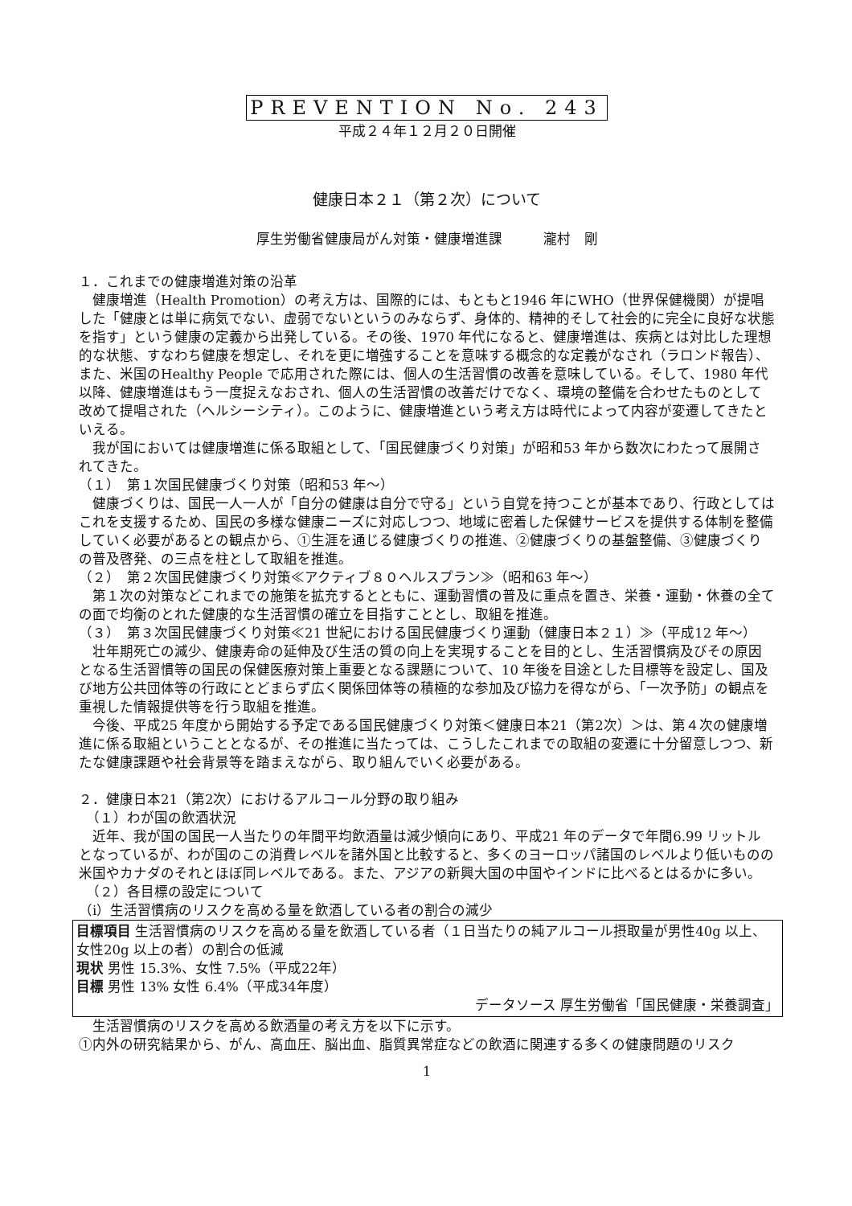PREVENTION No. 243
平成２４年１２月２０日開催
健康日本２１（第２次）について
厚生労働省健康局がん対策・健康増進課　　　瀧村　剛
１．これまでの健康増進対策の沿革
　健康増進（Health Promotion）の考え方は、国際的には、もともと1946 年にWHO（世界保健機関）が提唱した「健康とは単に病気でない、虚弱でないというのみならず、身体的、精神的そして社会的に完全に良好な状態を指す」という健康の定義から出発している。その後、1970 年代になると、健康増進は、疾病とは対比した理想的な状態、すなわち健康を想定し、それを更に増強することを意味する概念的な定義がなされ（ラロンド報告）、また、米国のHealthy People で応用された際には、個人の生活習慣の改善を意味している。そして、1980 年代以降、健康増進はもう一度捉えなおされ、個人の生活習慣の改善だけでなく、環境の整備を合わせたものとして改めて提唱された（ヘルシーシティ）。このように、健康増進という考え方は時代によって内容が変遷してきたといえる。
　我が国においては健康増進に係る取組として、「国民健康づくり対策」が昭和53 年から数次にわたって展開されてきた。
（１）　第１次国民健康づくり対策（昭和53 年～）
　健康づくりは、国民一人一人が「自分の健康は自分で守る」という自覚を持つことが基本であり、行政としてはこれを支援するため、国民の多様な健康ニーズに対応しつつ、地域に密着した保健サービスを提供する体制を整備していく必要があるとの観点から、①生涯を通じる健康づくりの推進、②健康づくりの基盤整備、③健康づくりの普及啓発、の三点を柱として取組を推進。
（２）　第２次国民健康づくり対策≪アクティブ８０ヘルスプラン≫（昭和63 年～）
　第１次の対策などこれまでの施策を拡充するとともに、運動習慣の普及に重点を置き、栄養・運動・休養の全ての面で均衡のとれた健康的な生活習慣の確立を目指すこととし、取組を推進。
（３）　第３次国民健康づくり対策≪21 世紀における国民健康づくり運動（健康日本２１）≫（平成12 年～）
　壮年期死亡の減少、健康寿命の延伸及び生活の質の向上を実現することを目的とし、生活習慣病及びその原因となる生活習慣等の国民の保健医療対策上重要となる課題について、10 年後を目途とした目標等を設定し、国及び地方公共団体等の行政にとどまらず広く関係団体等の積極的な参加及び協力を得ながら、「一次予防」の観点を重視した情報提供等を行う取組を推進。
　今後、平成25 年度から開始する予定である国民健康づくり対策＜健康日本21（第2次）＞は、第４次の健康増進に係る取組ということとなるが、その推進に当たっては、こうしたこれまでの取組の変遷に十分留意しつつ、新たな健康課題や社会背景等を踏まえながら、取り組んでいく必要がある。
２．健康日本21（第2次）におけるアルコール分野の取り組み
　（１）わが国の飲酒状況
　近年、我が国の国民一人当たりの年間平均飲酒量は減少傾向にあり、平成21 年のデータで年間6.99 リットルとなっているが、わが国のこの消費レベルを諸外国と比較すると、多くのヨーロッパ諸国のレベルより低いものの米国やカナダのそれとほぼ同レベルである。また、アジアの新興大国の中国やインドに比べるとはるかに多い。
　（２）各目標の設定について
（i）生活習慣病のリスクを高める量を飲酒している者の割合の減少
目標項目 生活習慣病のリスクを高める量を飲酒している者（１日当たりの純アルコール摂取量が男性40g 以上、女性20g 以上の者）の割合の低減
現状 男性 15.3%、女性 7.5%（平成22年）
目標 男性 13% 女性 6.4%（平成34年度）
データソース 厚生労働省「国民健康・栄養調査」
　生活習慣病のリスクを高める飲酒量の考え方を以下に示す。
①内外の研究結果から、がん、高血圧、脳出血、脂質異常症などの飲酒に関連する多くの健康問題のリスク
1